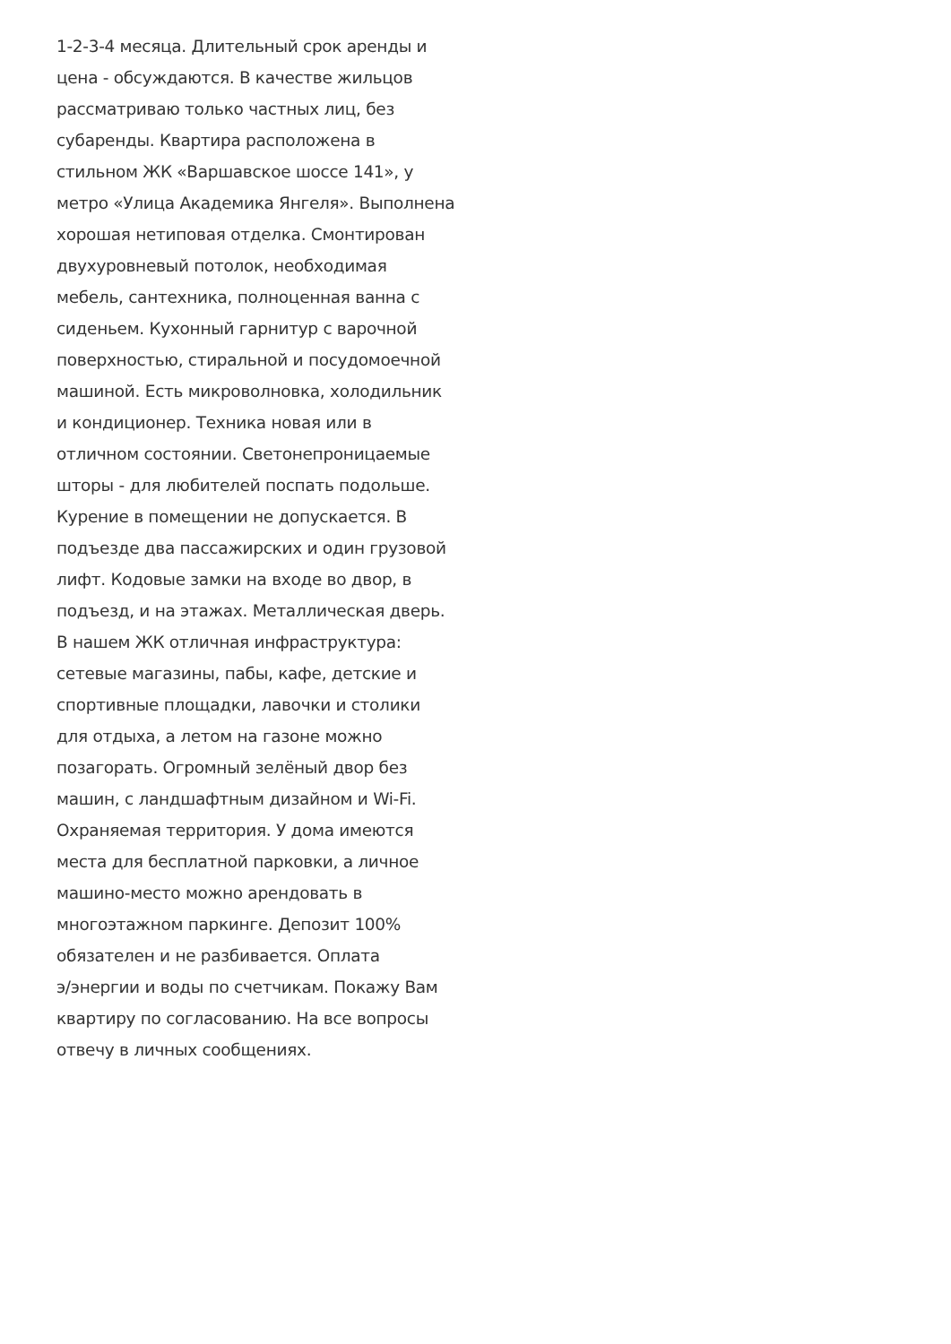1-2-3-4 месяца. Длительный срок аренды и
цена - обсуждаются. В качестве жильцов
рассматриваю только частных лиц, без
субаренды. Квартира расположена в
стильном ЖК «Варшавское шоссе 141», у
метро «Улица Академика Янгеля». Выполнена
хорошая нетиповая отделка. Смонтирован
двухуровневый потолок, необходимая
мебель, сантехника, полноценная ванна с
сиденьем. Кухонный гарнитур с варочной
поверхностью, стиральной и посудомоечной
машиной. Есть микроволновка, холодильник
и кондиционер. Техника новая или в
отличном состоянии. Светонепроницаемые
шторы - для любителей поспать подольше.
Курение в помещении не допускается. В
подъезде два пассажирских и один грузовой
лифт. Кодовые замки на входе во двор, в
подъезд, и на этажах. Металлическая дверь.
В нашем ЖК отличная инфраструктура:
сетевые магазины, пабы, кафе, детские и
спортивные площадки, лавочки и столики
для отдыха, а летом на газоне можно
позагорать. Огромный зелёный двор без
машин, с ландшафтным дизайном и Wi-Fi.
Охраняемая территория. У дома имеются
места для бесплатной парковки, а личное
машино-место можно арендовать в
многоэтажном паркинге. Депозит 100%
обязателен и не разбивается. Оплата
э/энергии и воды по счетчикам. Покажу Вам
квартиру по согласованию. На все вопросы
отвечу в личных сообщениях.